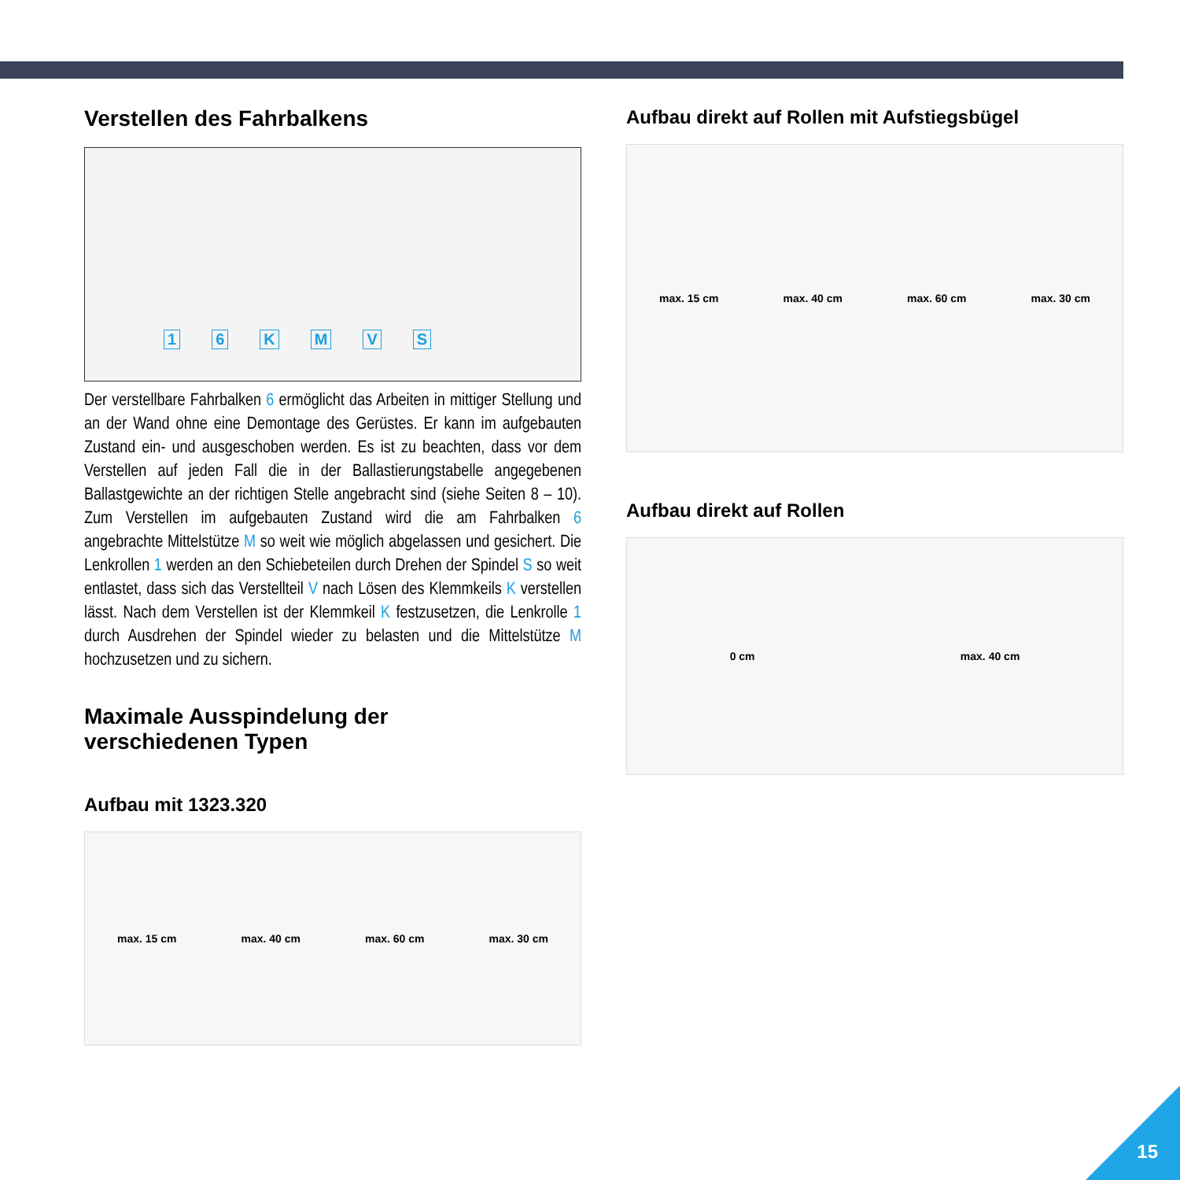Verstellen des Fahrbalkens
16 KMVS
Der verstellbare Fahrbalken 6 ermöglicht das Arbeiten in mittiger Stellung und an der Wand ohne eine Demontage des Gerüstes. Er kann im aufgebauten Zustand ein- und ausgeschoben werden. Es ist zu beachten, dass vor dem Verstellen auf jeden Fall die in der Ballastierungstabelle angegebenen Ballastgewichte an der richtigen Stelle angebracht sind (siehe Seiten 8 – 10). Zum Verstellen im aufgebauten Zustand wird die am Fahrbalken 6 angebrachte Mittelstütze M so weit wie möglich abgelassen und gesichert. Die Lenkrollen 1 werden an den Schiebeteilen durch Drehen der Spindel S so weit entlastet, dass sich das Verstellteil V nach Lösen des Klemmkeils K verstellen lässt. Nach dem Verstellen ist der Klemmkeil K festzusetzen, die Lenkrolle 1 durch Ausdrehen der Spindel wieder zu belasten und die Mittelstütze M hochzusetzen und zu sichern.
Maximale Ausspindelung der
verschiedenen Typen
Aufbau mit 1323.320
max. 15 cm max. 40 cm max. 60 cm max. 30 cm
Aufbau direkt auf Rollen mit Aufstiegsbügel
max. 15 cm max. 40 cm max. 60 cm max. 30 cm
Aufbau direkt auf Rollen
0 cm max. 40 cm
15